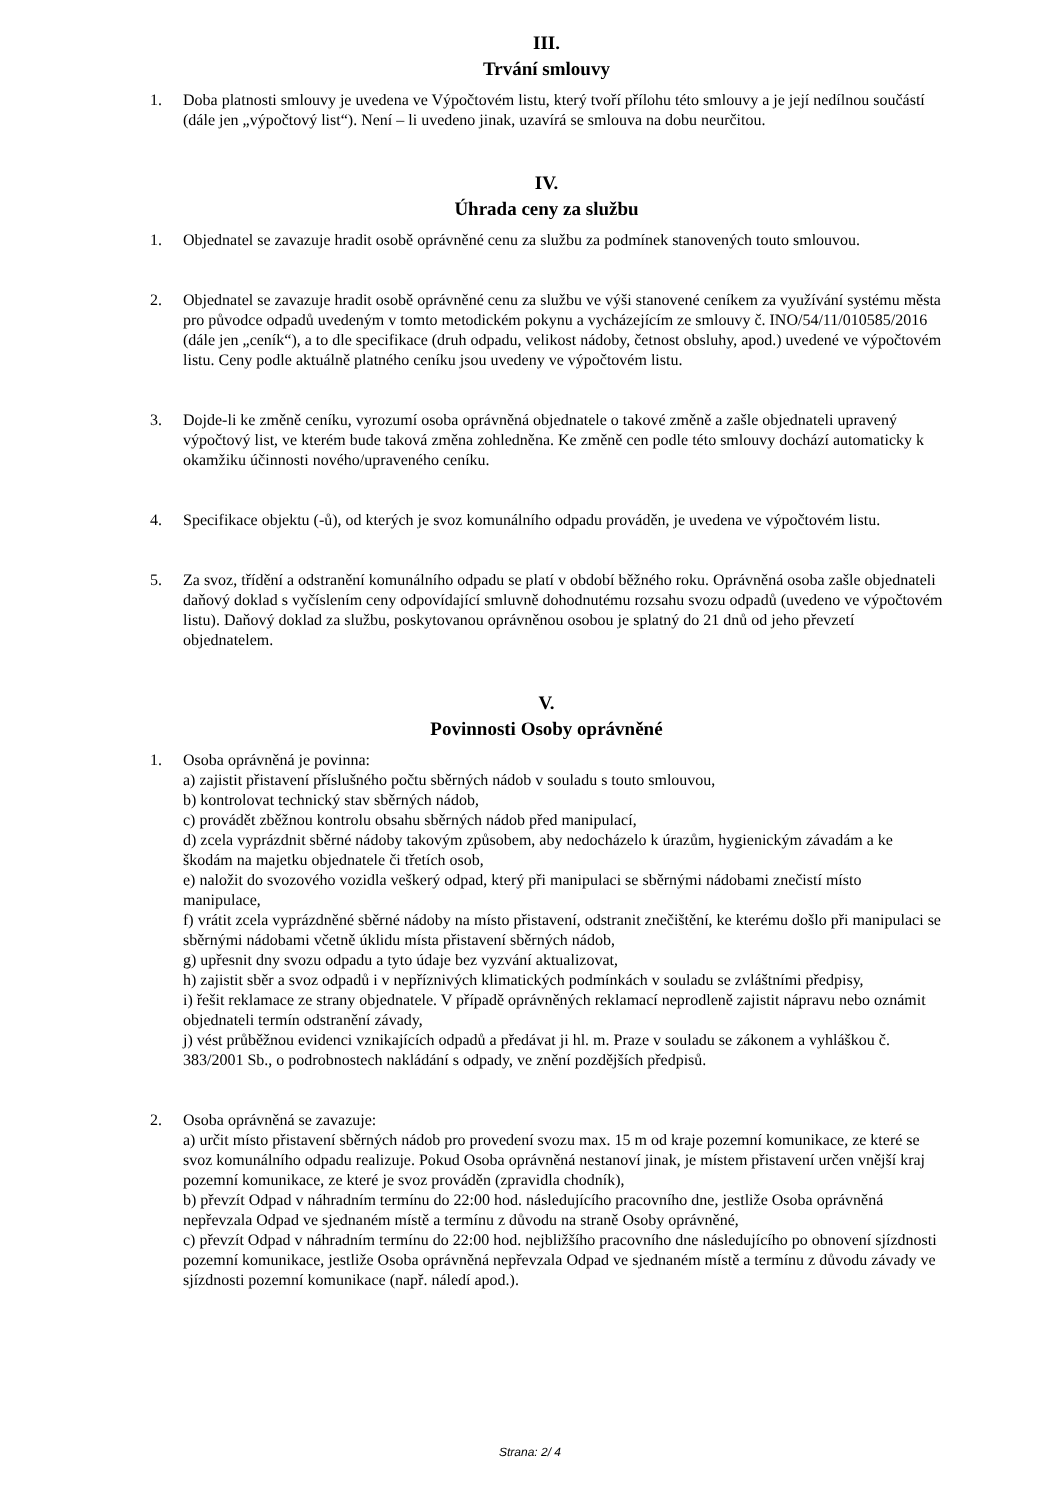III.
Trvání smlouvy
1. Doba platnosti smlouvy je uvedena ve Výpočtovém listu, který tvoří přílohu této smlouvy a je její nedílnou součástí (dále jen „výpočtový list“). Není – li uvedeno jinak, uzavírá se smlouva na dobu neurčitou.
IV.
Úhrada ceny za službu
1. Objednatel se zavazuje hradit osobě oprávněné cenu za službu za podmínek stanovených touto smlouvou.
2. Objednatel se zavazuje hradit osobě oprávněné cenu za službu ve výši stanovené ceníkem za využívání systému města pro původce odpadů uvedeným v tomto metodickém pokynu a vycházejícím ze smlouvy č. INO/54/11/010585/2016 (dále jen „ceník“), a to dle specifikace (druh odpadu, velikost nádoby, četnost obsluhy, apod.) uvedené ve výpočtovém listu. Ceny podle aktuálně platného ceníku jsou uvedeny ve výpočtovém listu.
3. Dojde-li ke změně ceníku, vyrozumí osoba oprávněná objednatele o takové změně a zašle objednateli upravený výpočtový list, ve kterém bude taková změna zohledněna. Ke změně cen podle této smlouvy dochází automaticky k okamžiku účinnosti nového/upraveného ceníku.
4. Specifikace objektu (-ů), od kterých je svoz komunálního odpadu prováděn, je uvedena ve výpočtovém listu.
5. Za svoz, třídění a odstranění komunálního odpadu se platí v období běžného roku. Oprávněná osoba zašle objednateli daňový doklad s vyčíslením ceny odpovídající smluvně dohodnutému rozsahu svozu odpadů (uvedeno ve výpočtovém listu). Daňový doklad za službu, poskytovanou oprávněnou osobou je splatný do 21 dnů od jeho převzetí objednatelem.
V.
Povinnosti Osoby oprávněné
1. Osoba oprávněná je povinna:
a) zajistit přistavení příslušného počtu sběrných nádob v souladu s touto smlouvou,
b) kontrolovat technický stav sběrných nádob,
c) provádět zběžnou kontrolu obsahu sběrných nádob před manipulací,
d) zcela vyprázdnit sběrné nádoby takovým způsobem, aby nedocházelo k úrazům, hygienickým závadám a ke škodám na majetku objednatele či třetích osob,
e) naložit do svozového vozidla veškerý odpad, který při manipulaci se sběrnými nádobami znečistí místo manipulace,
f) vrátit zcela vyprázdněné sběrné nádoby na místo přistavení, odstranit znečištění, ke kterému došlo při manipulaci se sběrnými nádobami včetně úklidu místa přistavení sběrných nádob,
g) upřesnit dny svozu odpadu a tyto údaje bez vyzvání aktualizovat,
h) zajistit sběr a svoz odpadů i v nepříznivých klimatických podmínkách v souladu se zvláštními předpisy,
i) řešit reklamace ze strany objednatele. V případě oprávněných reklamací neprodleně zajistit nápravu nebo oznámit objednateli termín odstranění závady,
j) vést průběžnou evidenci vznikajících odpadů a předávat ji hl. m. Praze v souladu se zákonem a vyhláškou č. 383/2001 Sb., o podrobnostech nakládání s odpady, ve znění pozdějších předpisů.
2. Osoba oprávněná se zavazuje:
a) určit místo přistavení sběrných nádob pro provedení svozu max. 15 m od kraje pozemní komunikace, ze které se svoz komunálního odpadu realizuje. Pokud Osoba oprávněná nestanoví jinak, je místem přistavení určen vnější kraj pozemní komunikace, ze které je svoz prováděn (zpravidla chodník),
b) převzít Odpad v náhradním termínu do 22:00 hod. následujícího pracovního dne, jestliže Osoba oprávněná nepřevzala Odpad ve sjednaném místě a termínu z důvodu na straně Osoby oprávněné,
c) převzít Odpad v náhradním termínu do 22:00 hod. nejbližšího pracovního dne následujícího po obnovení sjízdnosti pozemní komunikace, jestliže Osoba oprávněná nepřevzala Odpad ve sjednaném místě a termínu z důvodu závady ve sjízdnosti pozemní komunikace (např. náledí apod.).
Strana: 2/ 4